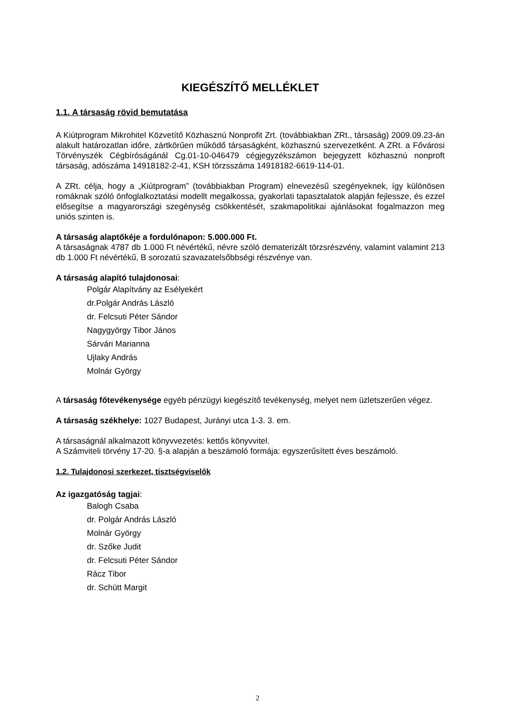KIEGÉSZÍTŐ MELLÉKLET
1.1. A társaság rövid bemutatása
A Kiútprogram Mikrohitel Közvetítő Közhasznú Nonprofit Zrt. (továbbiakban ZRt., társaság) 2009.09.23-án alakult határozatlan időre, zártkörűen működő társaságként, közhasznú szervezetként. A ZRt. a Fővárosi Törvényszék Cégbíróságánál Cg.01-10-046479 cégjegyzékszámon bejegyzett közhasznú nonproft társaság, adószáma 14918182-2-41, KSH törzsszáma 14918182-6619-114-01.
A ZRt. célja, hogy a „Kiútprogram” (továbbiakban Program) elnevezésű szegényeknek, így különösen romáknak szóló önfoglalkoztatási modellt megalkossa, gyakorlati tapasztalatok alapján fejlessze, és ezzel elősegítse a magyarországi szegénység csökkentését, szakmapolitikai ajánlásokat fogalmazzon meg uniós szinten is.
A társaság alaptőkéje a fordulónapon: 5.000.000 Ft.
A társaságnak 4787 db 1.000 Ft névértékű, névre szóló dematerizált törzsrészvény, valamint valamint 213 db 1.000 Ft névértékű, B sorozatú szavazatelsőbbségi részvénye van.
A társaság alapító tulajdonosai:
Polgár Alapítvány az Esélyekért
dr.Polgár András László
dr. Felcsuti Péter Sándor
Nagygyörgy Tibor János
Sárvári Marianna
Ujlaky András
Molnár György
A társaság főtevékenysége egyéb pénzügyi kiegészítő tevékenység, melyet nem üzletszerűen végez.
A társaság székhelye: 1027 Budapest, Jurányi utca 1-3. 3. em.
A társaságnál alkalmazott könyvvezetés: kettős könyvvitel.
A Számviteli törvény 17-20. §-a alapján a beszámoló formája: egyszerűsített éves beszámoló.
1.2. Tulajdonosi szerkezet, tisztségviselők
Az igazgatóság tagjai:
Balogh Csaba
dr. Polgár András László
Molnár György
dr. Szőke Judit
dr. Felcsuti Péter Sándor
Rácz Tibor
dr. Schütt Margit
2